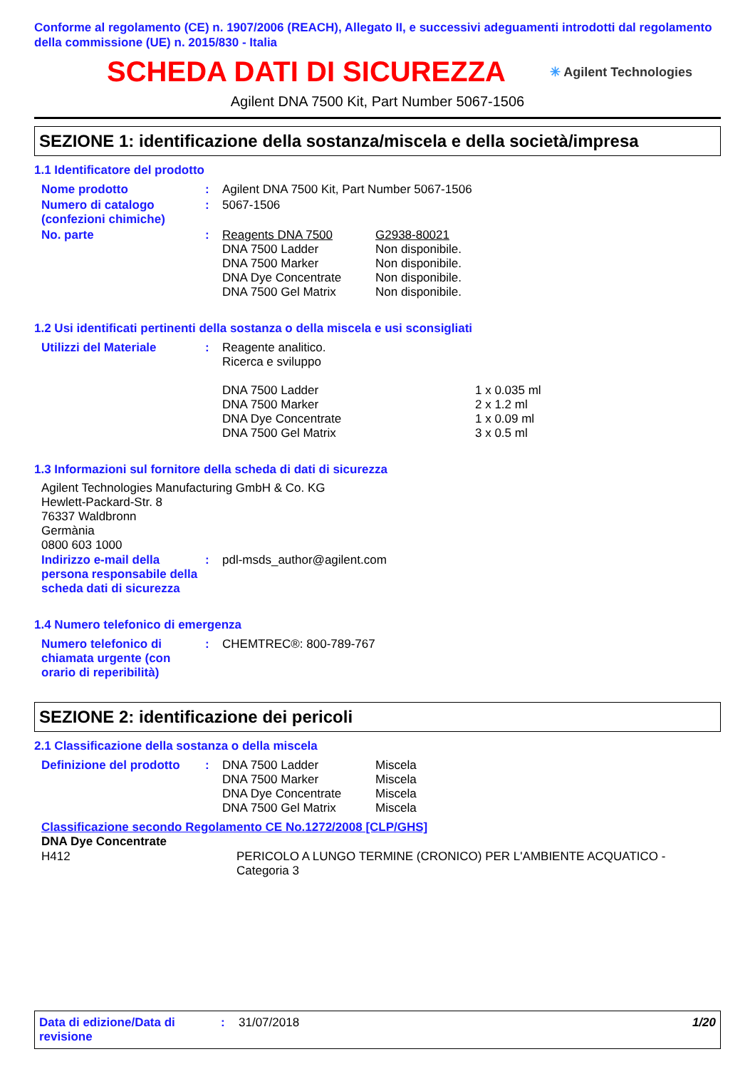Conforme al regolamento (CE) n. 1907/2006 (REACH), Allegato II, e successivi adeguamenti introdotti dal regolamento della commissione (UE) n. 2015/830 - Italia
SCHEDA DATI DI SICUREZZA
✳ Agilent Technologies
Agilent DNA 7500 Kit, Part Number 5067-1506
SEZIONE 1: identificazione della sostanza/miscela e della società/impresa
1.1 Identificatore del prodotto
| Nome prodotto | : | Agilent DNA 7500 Kit, Part Number 5067-1506 | |
| Numero di catalogo (confezioni chimiche) | : | 5067-1506 | |
| No. parte | : | Reagents DNA 7500 DNA 7500 Ladder DNA 7500 Marker DNA Dye Concentrate DNA 7500 Gel Matrix | G2938-80021 Non disponibile. Non disponibile. Non disponibile. Non disponibile. |
1.2 Usi identificati pertinenti della sostanza o della miscela e usi sconsigliati
| Utilizzi del Materiale | : | Reagente analitico. Ricerca e sviluppo DNA 7500 Ladder DNA 7500 Marker DNA Dye Concentrate DNA 7500 Gel Matrix | 1 x 0.035 ml 2 x 1.2 ml 1 x 0.09 ml 3 x 0.5 ml |
1.3 Informazioni sul fornitore della scheda di dati di sicurezza
Agilent Technologies Manufacturing GmbH & Co. KG
Hewlett-Packard-Str. 8
76337 Waldbronn
Germània
0800 603 1000
| Indirizzo e-mail della persona responsabile della scheda dati di sicurezza | : | pdl-msds_author@agilent.com |
1.4 Numero telefonico di emergenza
| Numero telefonico di chiamata urgente (con orario di reperibilità) | : | CHEMTREC®: 800-789-767 |
SEZIONE 2: identificazione dei pericoli
2.1 Classificazione della sostanza o della miscela
| Definizione del prodotto | : | DNA 7500 Ladder DNA 7500 Marker DNA Dye Concentrate DNA 7500 Gel Matrix | Miscela Miscela Miscela Miscela |
Classificazione secondo Regolamento CE No.1272/2008 [CLP/GHS]
DNA Dye Concentrate
| H412 | PERICOLO A LUNGO TERMINE (CRONICO) PER L'AMBIENTE ACQUATICO - Categoria 3 |
Data di edizione/Data di revisione
: 31/07/2018 1/20